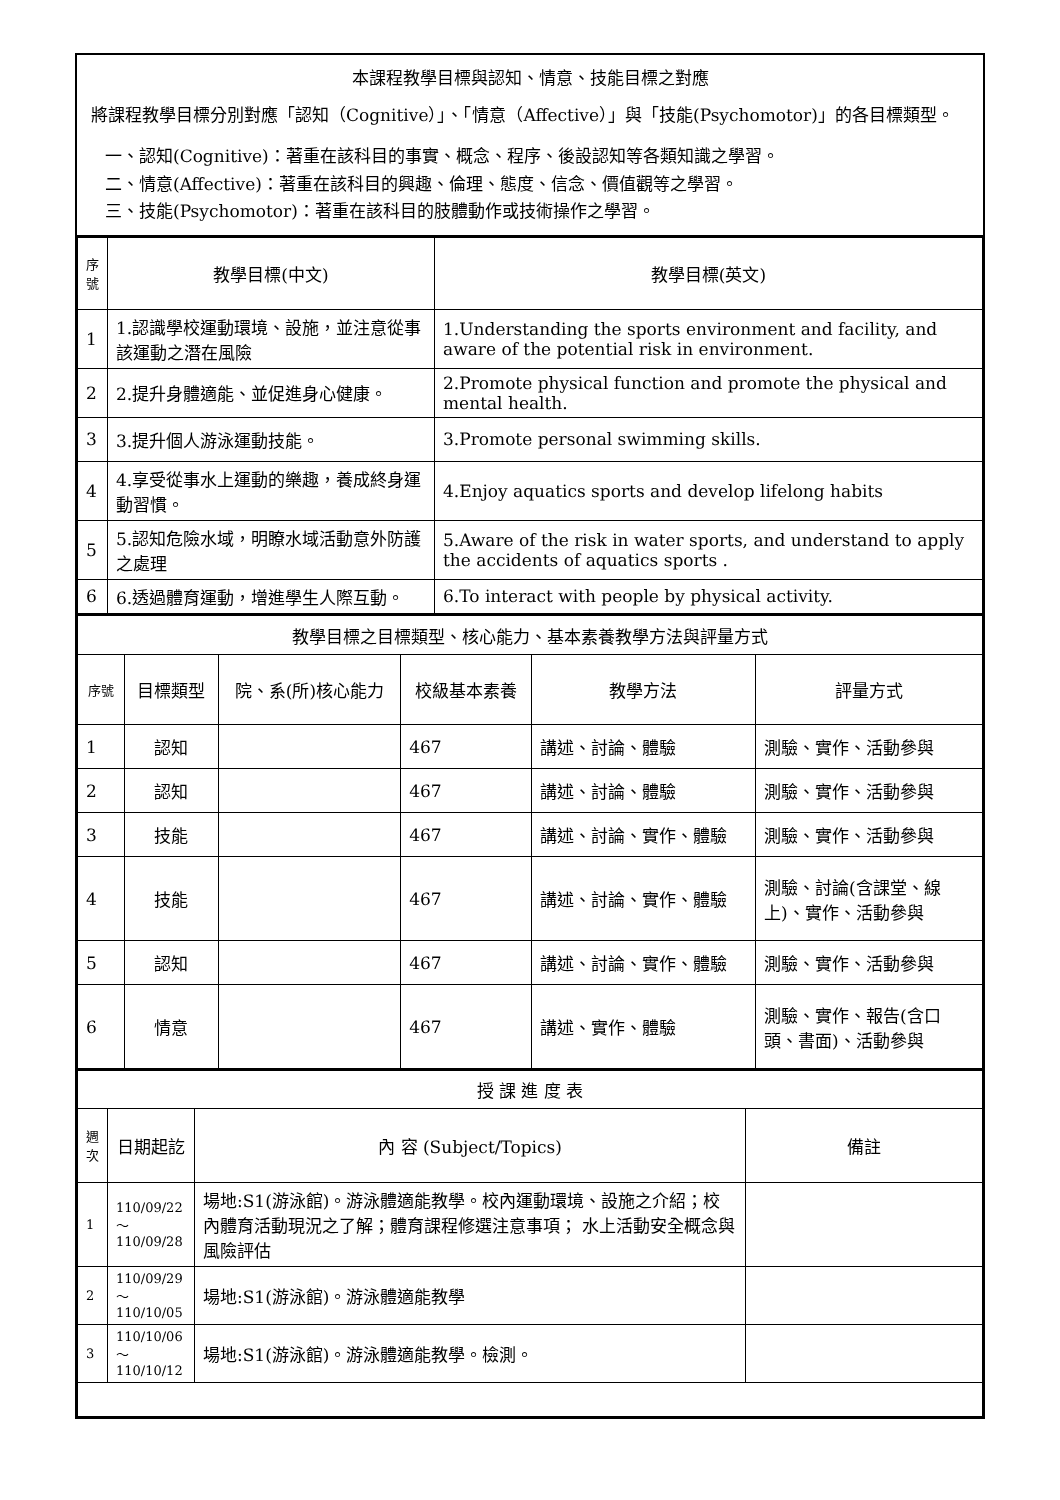本課程教學目標與認知、情意、技能目標之對應
將課程教學目標分別對應「認知（Cognitive）」、「情意（Affective）」與「技能(Psychomotor)」的各目標類型。
一、認知(Cognitive)：著重在該科目的事實、概念、程序、後設認知等各類知識之學習。
二、情意(Affective)：著重在該科目的興趣、倫理、態度、信念、價值觀等之學習。
三、技能(Psychomotor)：著重在該科目的肢體動作或技術操作之學習。
| 序號 | 教學目標(中文) | 教學目標(英文) |
| --- | --- | --- |
| 1 | 1.認識學校運動環境、設施，並注意從事該運動之潛在風險 | 1.Understanding the sports environment and facility, and aware of the potential risk in environment. |
| 2 | 2.提升身體適能、並促進身心健康。 | 2.Promote physical function and promote the physical and mental health. |
| 3 | 3.提升個人游泳運動技能。 | 3.Promote personal swimming skills. |
| 4 | 4.享受從事水上運動的樂趣，養成終身運動習慣。 | 4.Enjoy aquatics sports and develop lifelong habits |
| 5 | 5.認知危險水域，明瞭水域活動意外防護之處理 | 5.Aware of the risk in water sports, and understand to apply the accidents of aquatics sports . |
| 6 | 6.透過體育運動，增進學生人際互動。 | 6.To interact with people by physical activity. |
| 教學目標之目標類型、核心能力、基本素養教學方法與評量方式 | | | | | |
| 序號 | 目標類型 | 院、系(所)核心能力 | 校級基本素養 | 教學方法 | 評量方式 |
| 1 | 認知 | | 467 | 講述、討論、體驗 | 測驗、實作、活動參與 |
| 2 | 認知 | | 467 | 講述、討論、體驗 | 測驗、實作、活動參與 |
| 3 | 技能 | | 467 | 講述、討論、實作、體驗 | 測驗、實作、活動參與 |
| 4 | 技能 | | 467 | 講述、討論、實作、體驗 | 測驗、討論(含課堂、線上)、實作、活動參與 |
| 5 | 認知 | | 467 | 講述、討論、實作、體驗 | 測驗、實作、活動參與 |
| 6 | 情意 | | 467 | 講述、實作、體驗 | 測驗、實作、報告(含口頭、書面)、活動參與 |
| 授 課 進 度 表 | | | |
| 週次 | 日期起訖 | 內 容 (Subject/Topics) | 備註 |
| 1 | 110/09/22～110/09/28 | 場地:S1(游泳館)。游泳體適能教學。校內運動環境、設施之介紹；校內體育活動現況之了解；體育課程修選注意事項； 水上活動安全概念與風險評估 | |
| 2 | 110/09/29～110/10/05 | 場地:S1(游泳館)。游泳體適能教學 | |
| 3 | 110/10/06～110/10/12 | 場地:S1(游泳館)。游泳體適能教學。檢測。 | |